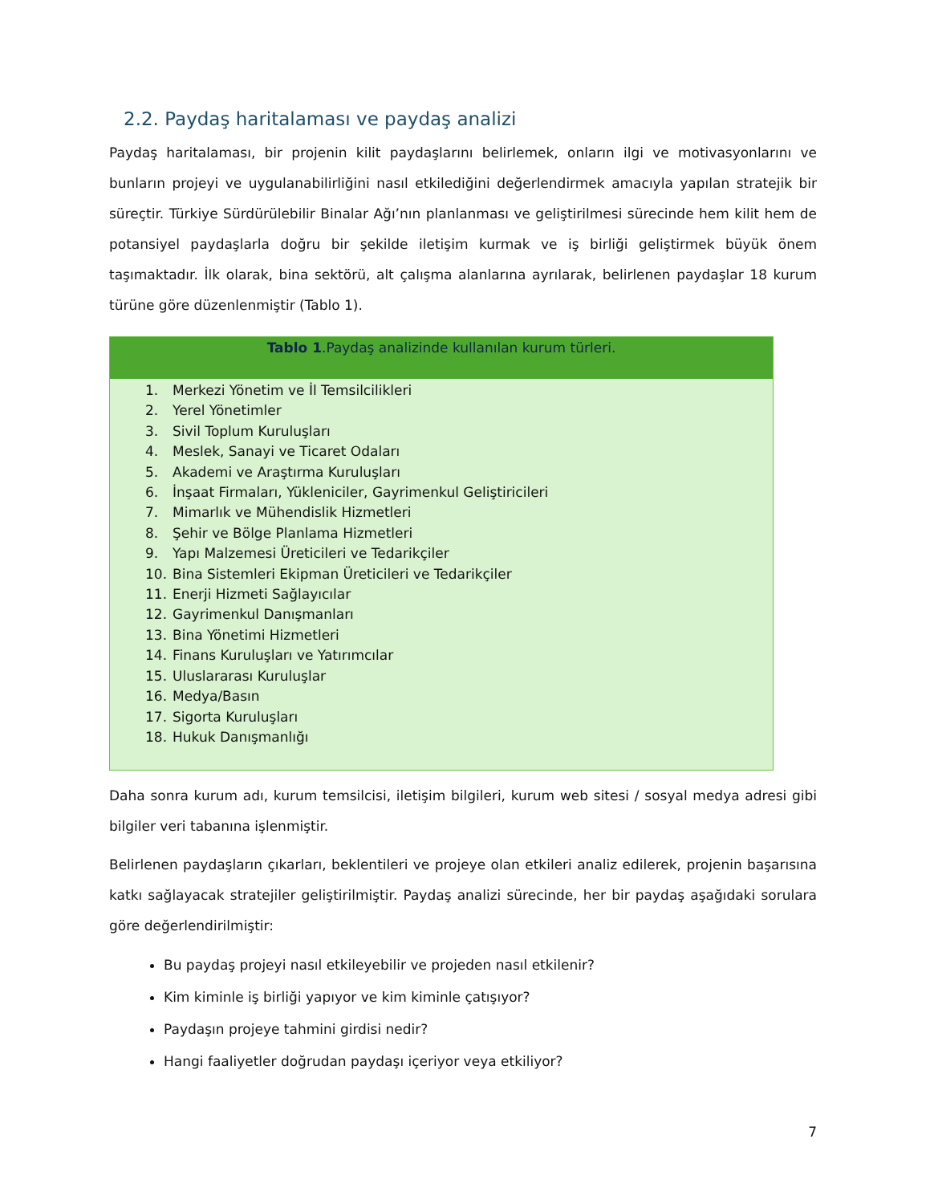2.2. Paydaş haritalaması ve paydaş analizi
Paydaş haritalaması, bir projenin kilit paydaşlarını belirlemek, onların ilgi ve motivasyonlarını ve bunların projeyi ve uygulanabilirliğini nasıl etkilediğini değerlendirmek amacıyla yapılan stratejik bir süreçtir. Türkiye Sürdürülebilir Binalar Ağı’nın planlanması ve geliştirilmesi sürecinde hem kilit hem de potansiyel paydaşlarla doğru bir şekilde iletişim kurmak ve iş birliği geliştirmek büyük önem taşımaktadır. İlk olarak, bina sektörü, alt çalışma alanlarına ayrılarak, belirlenen paydaşlar 18 kurum türüne göre düzenlenmiştir (Tablo 1).
| Tablo 1 .Paydaş analizinde kullanılan kurum türleri. |
| --- |
| 1. Merkezi Yönetim ve İl Temsilcilikleri 2. Yerel Yönetimler 3. Sivil Toplum Kuruluşları 4. Meslek, Sanayi ve Ticaret Odaları 5. Akademi ve Araştırma Kuruluşları 6. İnşaat Firmaları, Yükleniciler, Gayrimenkul Geliştiricileri 7. Mimarlık ve Mühendislik Hizmetleri 8. Şehir ve Bölge Planlama Hizmetleri 9. Yapı Malzemesi Üreticileri ve Tedarikçiler 10. Bina Sistemleri Ekipman Üreticileri ve Tedarikçiler 11. Enerji Hizmeti Sağlayıcılar 12. Gayrimenkul Danışmanları 13. Bina Yönetimi Hizmetleri 14. Finans Kuruluşları ve Yatırımcılar 15. Uluslararası Kuruluşlar 16. Medya/Basın 17. Sigorta Kuruluşları 18. Hukuk Danışmanlığı |
Daha sonra kurum adı, kurum temsilcisi, iletişim bilgileri, kurum web sitesi / sosyal medya adresi gibi bilgiler veri tabanına işlenmiştir.
Belirlenen paydaşların çıkarları, beklentileri ve projeye olan etkileri analiz edilerek, projenin başarısına katkı sağlayacak stratejiler geliştirilmiştir. Paydaş analizi sürecinde, her bir paydaş aşağıdaki sorulara göre değerlendirilmiştir:
Bu paydaş projeyi nasıl etkileyebilir ve projeden nasıl etkilenir?
Kim kiminle iş birliği yapıyor ve kim kiminle çatışıyor?
Paydaşın projeye tahmini girdisi nedir?
Hangi faaliyetler doğrudan paydaşı içeriyor veya etkiliyor?
7